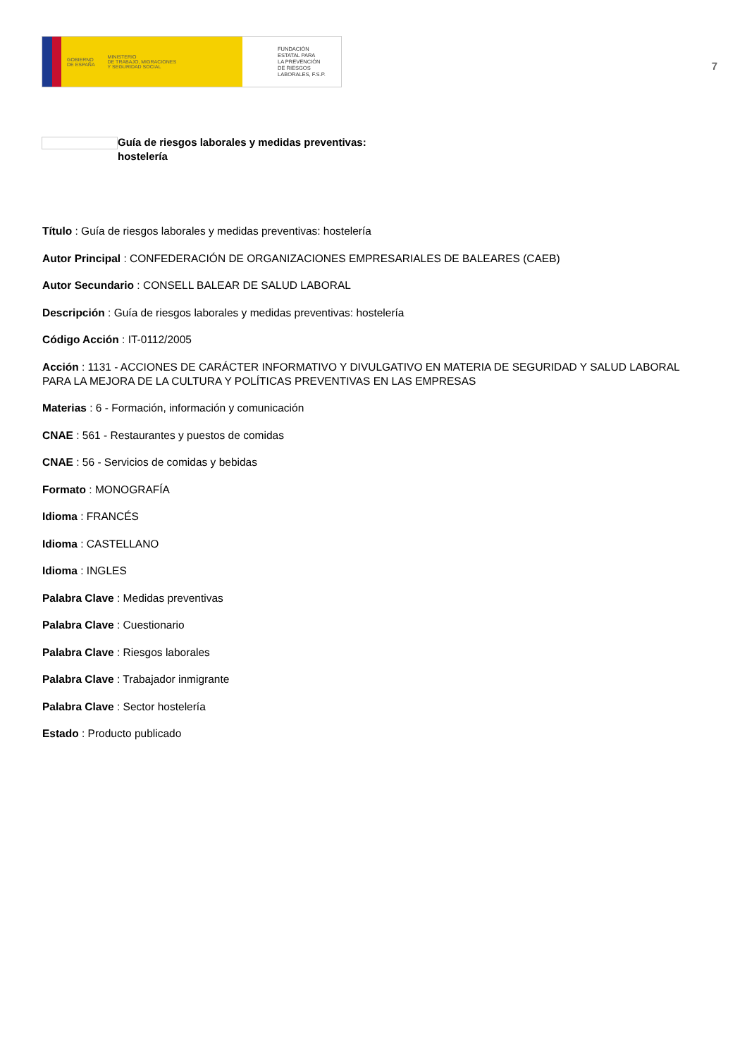GOBIERNO
DE ESPAÑA MINISTERIO
DE TRABAJO, MIGRACIONES
Y SEGURIDAD SOCIAL
FUNDACIÓN
ESTATAL PARA
LA PREVENCIÓN
DE RIESGOS
LABORALES, F.S.P.
7
Guía de riesgos laborales y medidas preventivas:
hostelería
Título : Guía de riesgos laborales y medidas preventivas: hostelería
Autor Principal : CONFEDERACIÓN DE ORGANIZACIONES EMPRESARIALES DE BALEARES (CAEB)
Autor Secundario : CONSELL BALEAR DE SALUD LABORAL
Descripción : Guía de riesgos laborales y medidas preventivas: hostelería
Código Acción : IT-0112/2005
Acción : 1131 - ACCIONES DE CARÁCTER INFORMATIVO Y DIVULGATIVO EN MATERIA DE SEGURIDAD Y SALUD LABORAL PARA LA MEJORA DE LA CULTURA Y POLÍTICAS PREVENTIVAS EN LAS EMPRESAS
Materias : 6 - Formación, información y comunicación
CNAE : 561 - Restaurantes y puestos de comidas
CNAE : 56 - Servicios de comidas y bebidas
Formato : MONOGRAFÍA
Idioma : FRANCÉS
Idioma : CASTELLANO
Idioma : INGLES
Palabra Clave : Medidas preventivas
Palabra Clave : Cuestionario
Palabra Clave : Riesgos laborales
Palabra Clave : Trabajador inmigrante
Palabra Clave : Sector hostelería
Estado : Producto publicado